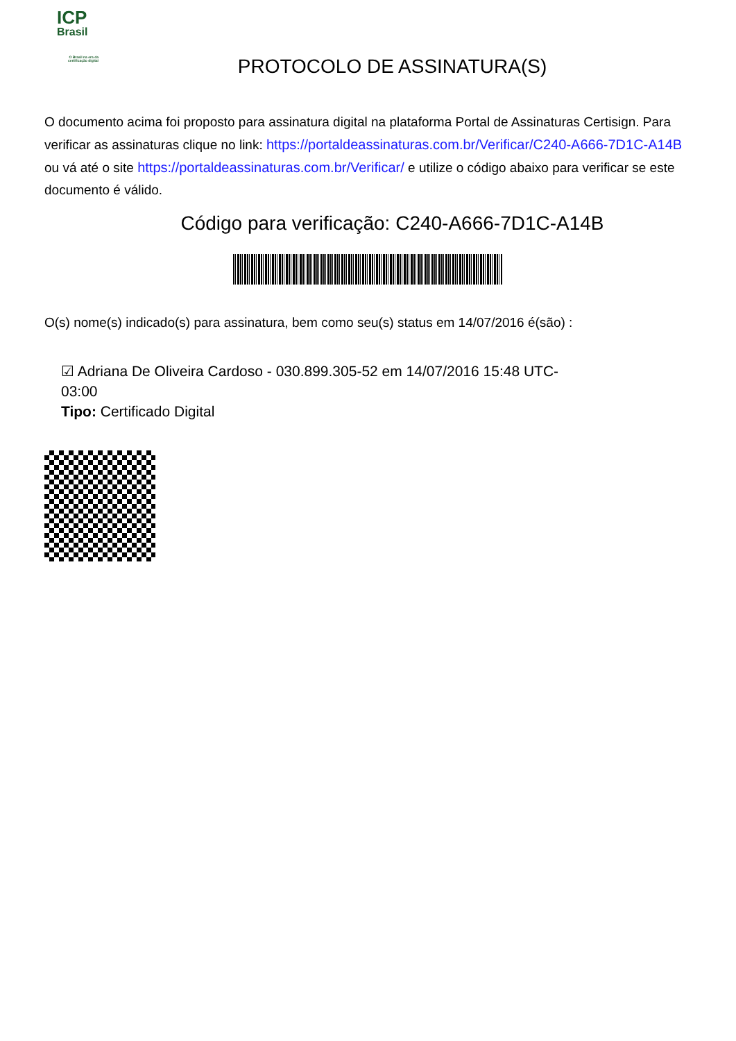ICP
Brasil
O Brasil na era da certificação digital
PROTOCOLO DE ASSINATURA(S)
O documento acima foi proposto para assinatura digital na plataforma Portal de Assinaturas Certisign. Para verificar as assinaturas clique no link: https://portaldeassinaturas.com.br/Verificar/C240-A666-7D1C-A14B ou vá até o site https://portaldeassinaturas.com.br/Verificar/ e utilize o código abaixo para verificar se este documento é válido.
Código para verificação: C240-A666-7D1C-A14B
O(s) nome(s) indicado(s) para assinatura, bem como seu(s) status em 14/07/2016 é(são) :
☑ Adriana De Oliveira Cardoso - 030.899.305-52 em 14/07/2016 15:48 UTC-03:00
Tipo: Certificado Digital